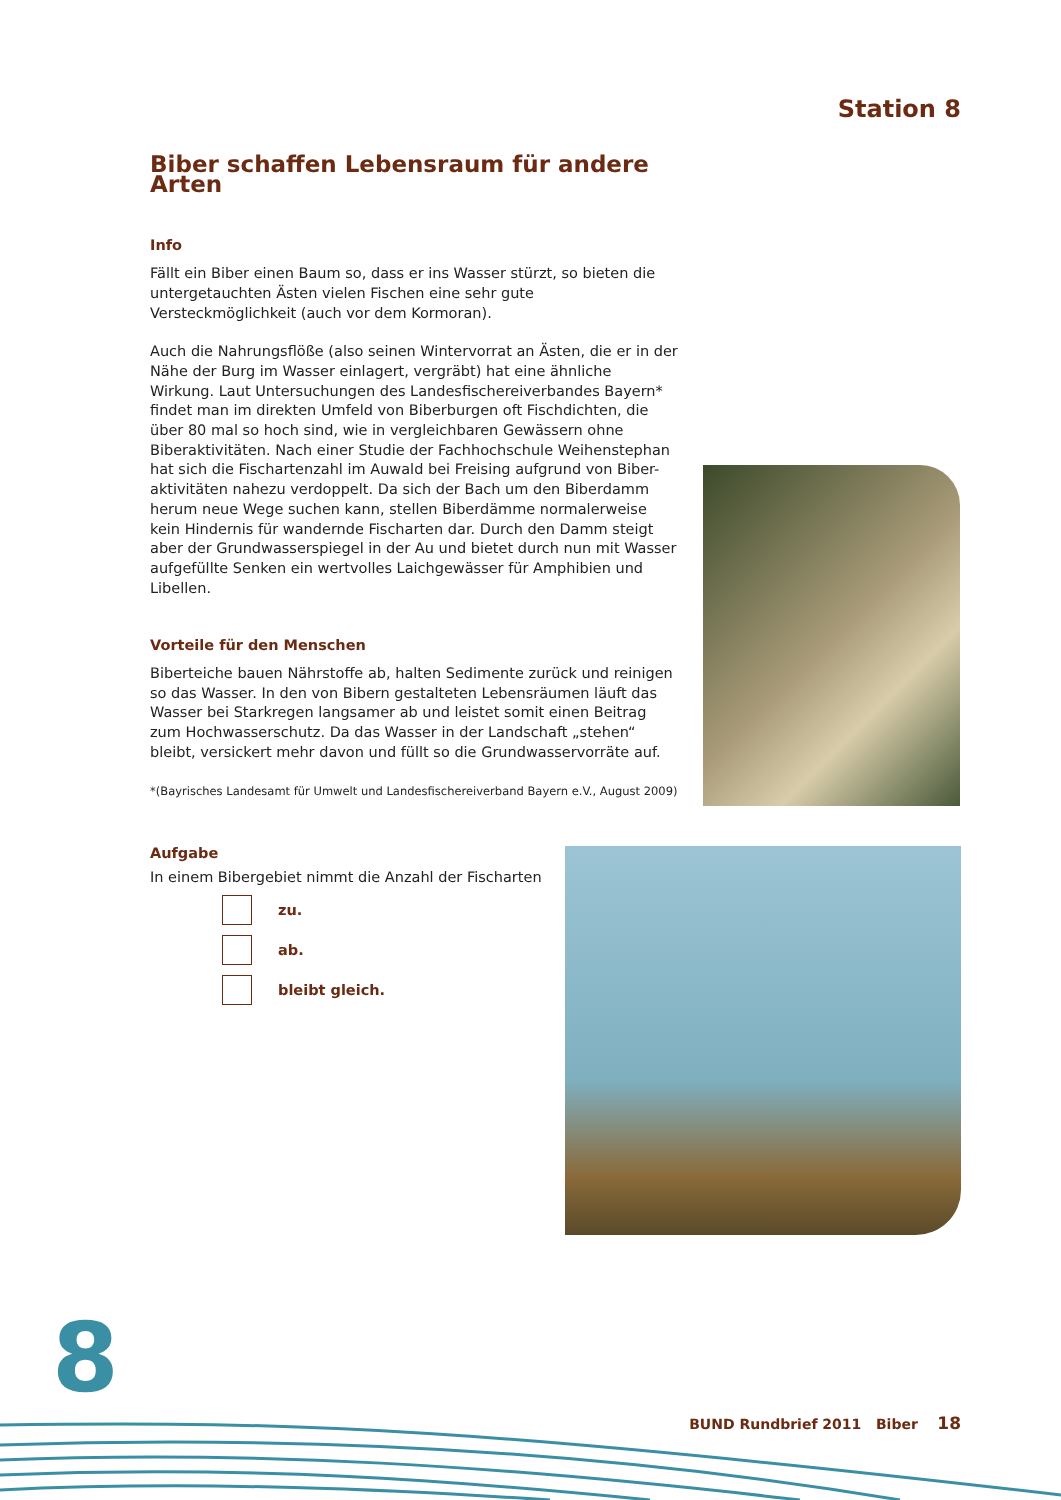Station 8
Biber schaffen Lebensraum für andere Arten
Info
Fällt ein Biber einen Baum so, dass er ins Wasser stürzt, so bieten die untergetauchten Ästen vielen Fischen eine sehr gute Versteckmöglichkeit (auch vor dem Kormoran).
Auch die Nahrungsflöße (also seinen Wintervorrat an Ästen, die er in der Nähe der Burg im Wasser einlagert, vergräbt) hat eine ähnliche Wirkung. Laut Untersuchungen des Landesfischereiverbandes Bayern* findet man im direkten Umfeld von Biberburgen oft Fischdichten, die über 80 mal so hoch sind, wie in vergleichbaren Gewässern ohne Biberaktivitäten. Nach einer Studie der Fachhochschule Weihenstephan hat sich die Fischartenzahl im Auwald bei Freising aufgrund von Biber-aktivitäten nahezu verdoppelt. Da sich der Bach um den Biberdamm herum neue Wege suchen kann, stellen Biberdämme normalerweise kein Hindernis für wandernde Fischarten dar. Durch den Damm steigt aber der Grundwasserspiegel in der Au und bietet durch nun mit Wasser aufgefüllte Senken ein wertvolles Laichgewässer für Amphibien und Libellen.
Vorteile für den Menschen
Biberteiche bauen Nährstoffe ab, halten Sedimente zurück und reinigen so das Wasser. In den von Bibern gestalteten Lebensräumen läuft das Wasser bei Starkregen langsamer ab und leistet somit einen Beitrag zum Hochwasserschutz. Da das Wasser in der Landschaft „stehen“ bleibt, versickert mehr davon und füllt so die Grundwasservorräte auf.
*(Bayrisches Landesamt für Umwelt und Landesfischereiverband Bayern e.V., August 2009)
Aufgabe
In einem Bibergebiet nimmt die Anzahl der Fischarten
zu.
ab.
bleibt gleich.
8
BUND Rundbrief 2011 Biber 18